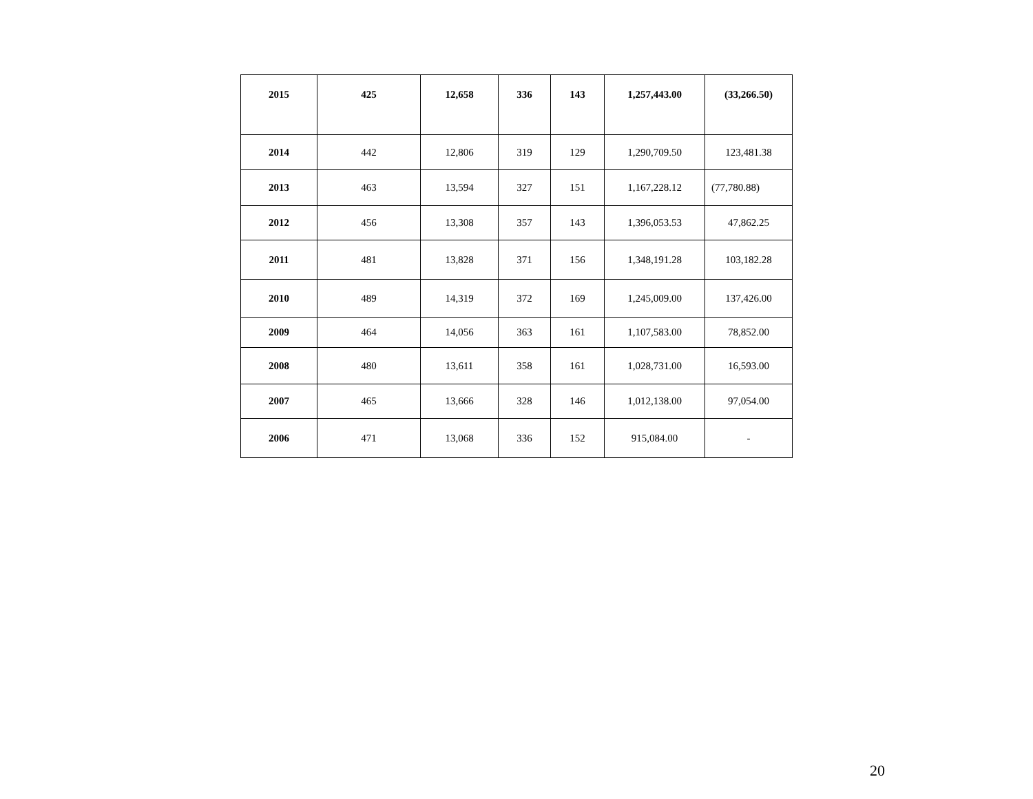| 2015 | 425 | 12,658 | 336 | 143 | 1,257,443.00 | (33,266.50) |
| 2014 | 442 | 12,806 | 319 | 129 | 1,290,709.50 | 123,481.38 |
| 2013 | 463 | 13,594 | 327 | 151 | 1,167,228.12 | (77,780.88) |
| 2012 | 456 | 13,308 | 357 | 143 | 1,396,053.53 | 47,862.25 |
| 2011 | 481 | 13,828 | 371 | 156 | 1,348,191.28 | 103,182.28 |
| 2010 | 489 | 14,319 | 372 | 169 | 1,245,009.00 | 137,426.00 |
| 2009 | 464 | 14,056 | 363 | 161 | 1,107,583.00 | 78,852.00 |
| 2008 | 480 | 13,611 | 358 | 161 | 1,028,731.00 | 16,593.00 |
| 2007 | 465 | 13,666 | 328 | 146 | 1,012,138.00 | 97,054.00 |
| 2006 | 471 | 13,068 | 336 | 152 | 915,084.00 | - |
20